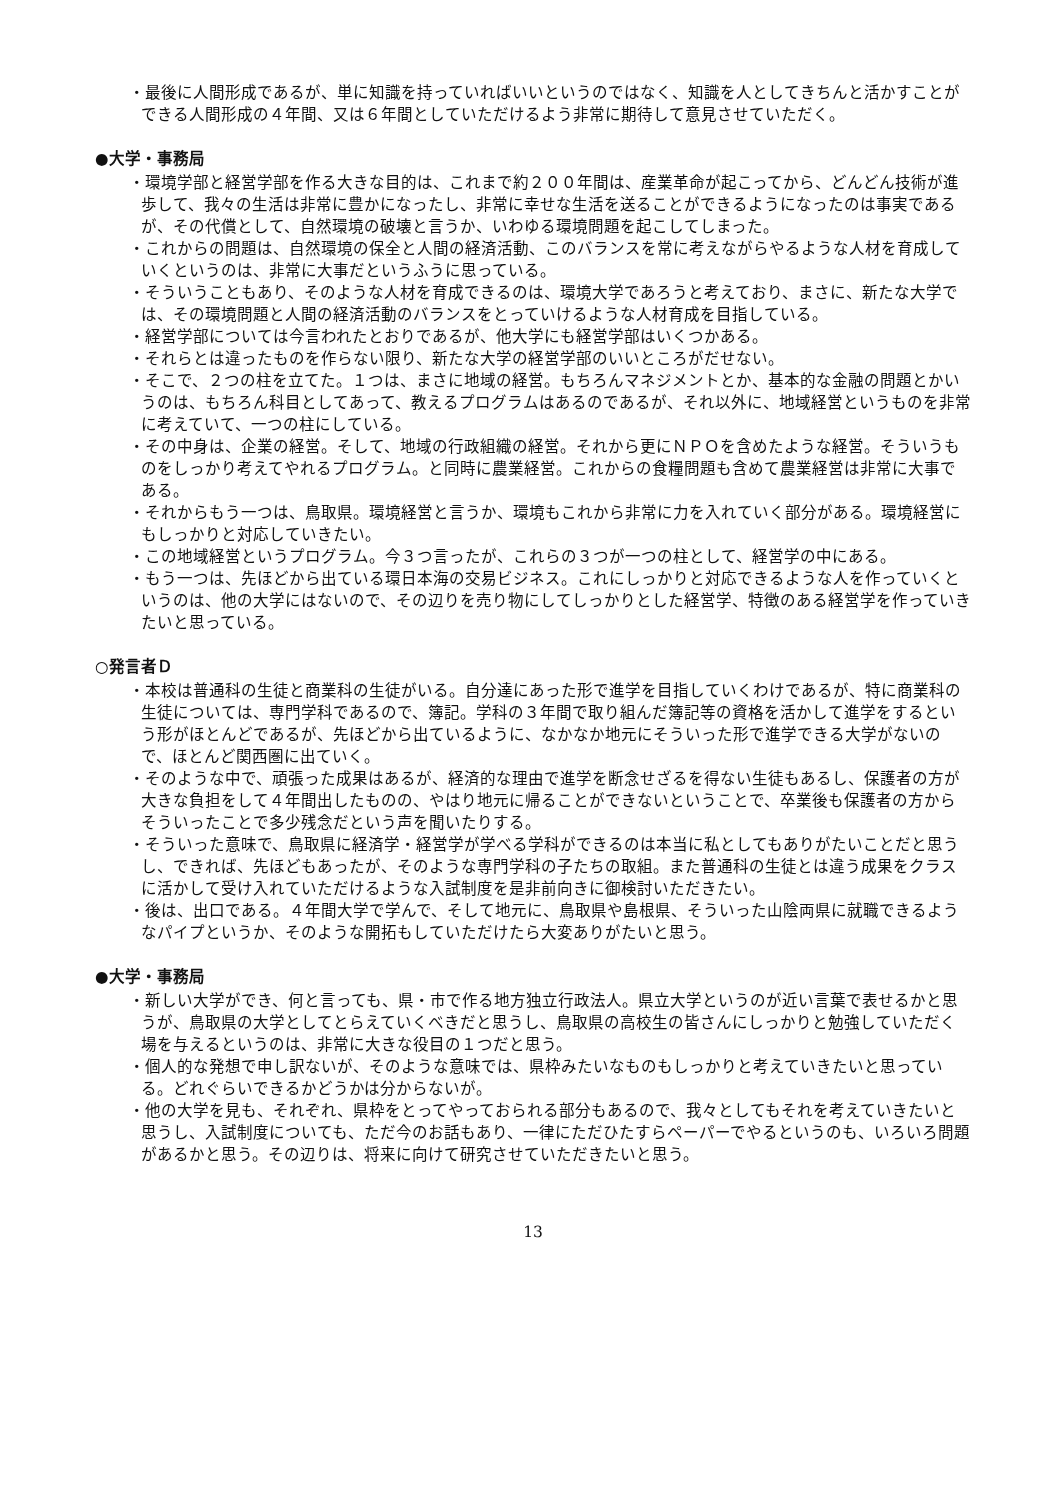・最後に人間形成であるが、単に知識を持っていればいいというのではなく、知識を人としてきちんと活かすことができる人間形成の４年間、又は６年間としていただけるよう非常に期待して意見させていただく。
●大学・事務局
・環境学部と経営学部を作る大きな目的は、これまで約２００年間は、産業革命が起こってから、どんどん技術が進歩して、我々の生活は非常に豊かになったし、非常に幸せな生活を送ることができるようになったのは事実であるが、その代償として、自然環境の破壊と言うか、いわゆる環境問題を起こしてしまった。
・これからの問題は、自然環境の保全と人間の経済活動、このバランスを常に考えながらやるような人材を育成していくというのは、非常に大事だというふうに思っている。
・そういうこともあり、そのような人材を育成できるのは、環境大学であろうと考えており、まさに、新たな大学では、その環境問題と人間の経済活動のバランスをとっていけるような人材育成を目指している。
・経営学部については今言われたとおりであるが、他大学にも経営学部はいくつかある。
・それらとは違ったものを作らない限り、新たな大学の経営学部のいいところがだせない。
・そこで、２つの柱を立てた。１つは、まさに地域の経営。もちろんマネジメントとか、基本的な金融の問題とかいうのは、もちろん科目としてあって、教えるプログラムはあるのであるが、それ以外に、地域経営というものを非常に考えていて、一つの柱にしている。
・その中身は、企業の経営。そして、地域の行政組織の経営。それから更にＮＰＯを含めたような経営。そういうものをしっかり考えてやれるプログラム。と同時に農業経営。これからの食糧問題も含めて農業経営は非常に大事である。
・それからもう一つは、鳥取県。環境経営と言うか、環境もこれから非常に力を入れていく部分がある。環境経営にもしっかりと対応していきたい。
・この地域経営というプログラム。今３つ言ったが、これらの３つが一つの柱として、経営学の中にある。
・もう一つは、先ほどから出ている環日本海の交易ビジネス。これにしっかりと対応できるような人を作っていくというのは、他の大学にはないので、その辺りを売り物にしてしっかりとした経営学、特徴のある経営学を作っていきたいと思っている。
○発言者Ｄ
・本校は普通科の生徒と商業科の生徒がいる。自分達にあった形で進学を目指していくわけであるが、特に商業科の生徒については、専門学科であるので、簿記。学科の３年間で取り組んだ簿記等の資格を活かして進学をするという形がほとんどであるが、先ほどから出ているように、なかなか地元にそういった形で進学できる大学がないので、ほとんど関西圏に出ていく。
・そのような中で、頑張った成果はあるが、経済的な理由で進学を断念せざるを得ない生徒もあるし、保護者の方が大きな負担をして４年間出したものの、やはり地元に帰ることができないということで、卒業後も保護者の方からそういったことで多少残念だという声を聞いたりする。
・そういった意味で、鳥取県に経済学・経営学が学べる学科ができるのは本当に私としてもありがたいことだと思うし、できれば、先ほどもあったが、そのような専門学科の子たちの取組。また普通科の生徒とは違う成果をクラスに活かして受け入れていただけるような入試制度を是非前向きに御検討いただきたい。
・後は、出口である。４年間大学で学んで、そして地元に、鳥取県や島根県、そういった山陰両県に就職できるようなパイプというか、そのような開拓もしていただけたら大変ありがたいと思う。
●大学・事務局
・新しい大学ができ、何と言っても、県・市で作る地方独立行政法人。県立大学というのが近い言葉で表せるかと思うが、鳥取県の大学としてとらえていくべきだと思うし、鳥取県の高校生の皆さんにしっかりと勉強していただく場を与えるというのは、非常に大きな役目の１つだと思う。
・個人的な発想で申し訳ないが、そのような意味では、県枠みたいなものもしっかりと考えていきたいと思っている。どれぐらいできるかどうかは分からないが。
・他の大学を見も、それぞれ、県枠をとってやっておられる部分もあるので、我々としてもそれを考えていきたいと思うし、入試制度についても、ただ今のお話もあり、一律にただひたすらペーパーでやるというのも、いろいろ問題があるかと思う。その辺りは、将来に向けて研究させていただきたいと思う。
13